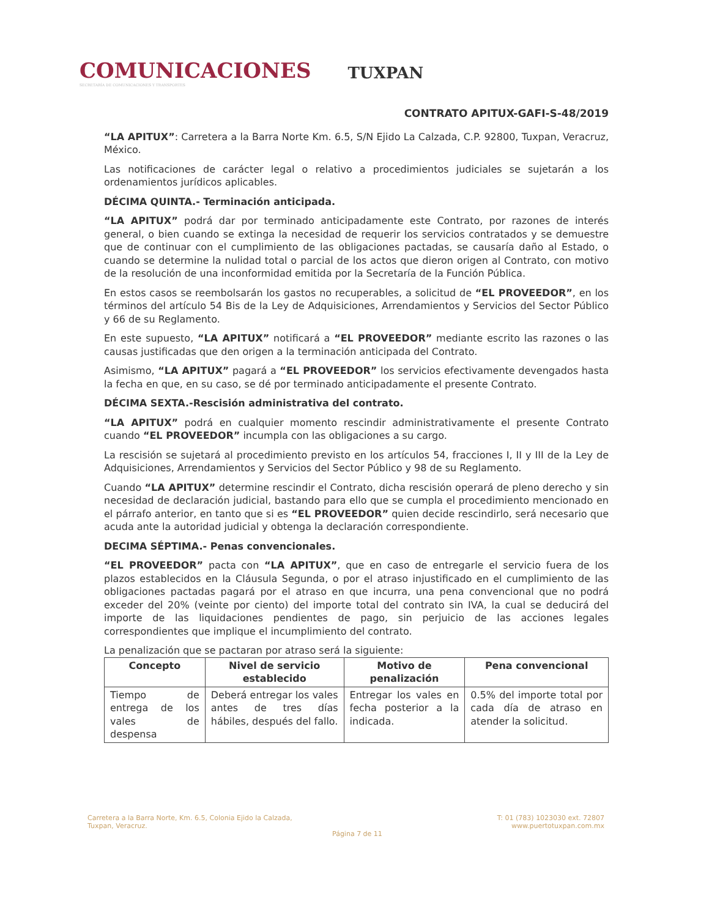COMUNICACIONES
SECRETARÍA DE COMUNICACIONES Y TRANSPORTES
TUXPAN
CONTRATO APITUX-GAFI-S-48/2019
“LA APITUX”: Carretera a la Barra Norte Km. 6.5, S/N Ejido La Calzada, C.P. 92800, Tuxpan, Veracruz, México.
Las notificaciones de carácter legal o relativo a procedimientos judiciales se sujetarán a los ordenamientos jurídicos aplicables.
DÉCIMA QUINTA.- Terminación anticipada.
“LA APITUX” podrá dar por terminado anticipadamente este Contrato, por razones de interés general, o bien cuando se extinga la necesidad de requerir los servicios contratados y se demuestre que de continuar con el cumplimiento de las obligaciones pactadas, se causaría daño al Estado, o cuando se determine la nulidad total o parcial de los actos que dieron origen al Contrato, con motivo de la resolución de una inconformidad emitida por la Secretaría de la Función Pública.
En estos casos se reembolsarán los gastos no recuperables, a solicitud de “EL PROVEEDOR”, en los términos del artículo 54 Bis de la Ley de Adquisiciones, Arrendamientos y Servicios del Sector Público y 66 de su Reglamento.
En este supuesto, “LA APITUX” notificará a “EL PROVEEDOR” mediante escrito las razones o las causas justificadas que den origen a la terminación anticipada del Contrato.
Asimismo, “LA APITUX” pagará a “EL PROVEEDOR” los servicios efectivamente devengados hasta la fecha en que, en su caso, se dé por terminado anticipadamente el presente Contrato.
DÉCIMA SEXTA.-Rescisión administrativa del contrato.
“LA APITUX” podrá en cualquier momento rescindir administrativamente el presente Contrato cuando “EL PROVEEDOR” incumpla con las obligaciones a su cargo.
La rescisión se sujetará al procedimiento previsto en los artículos 54, fracciones I, II y III de la Ley de Adquisiciones, Arrendamientos y Servicios del Sector Público y 98 de su Reglamento.
Cuando “LA APITUX” determine rescindir el Contrato, dicha rescisión operará de pleno derecho y sin necesidad de declaración judicial, bastando para ello que se cumpla el procedimiento mencionado en el párrafo anterior, en tanto que si es “EL PROVEEDOR” quien decide rescindirlo, será necesario que acuda ante la autoridad judicial y obtenga la declaración correspondiente.
DECIMA SÉPTIMA.- Penas convencionales.
“EL PROVEEDOR” pacta con “LA APITUX”, que en caso de entregarle el servicio fuera de los plazos establecidos en la Cláusula Segunda, o por el atraso injustificado en el cumplimiento de las obligaciones pactadas pagará por el atraso en que incurra, una pena convencional que no podrá exceder del 20% (veinte por ciento) del importe total del contrato sin IVA, la cual se deducirá del importe de las liquidaciones pendientes de pago, sin perjuicio de las acciones legales correspondientes que implique el incumplimiento del contrato.
La penalización que se pactaran por atraso será la siguiente:
| Concepto | Nivel de servicio establecido | Motivo de penalización | Pena convencional |
| --- | --- | --- | --- |
| Tiempo de entrega de los vales de despensa | Deberá entregar los vales antes de tres días hábiles, después del fallo. | Entregar los vales en fecha posterior a la indicada. | 0.5% del importe total por cada día de atraso en atender la solicitud. |
Carretera a la Barra Norte, Km. 6.5, Colonia Ejido la Calzada,
Tuxpan, Veracruz.
Página 7 de 11
T: 01 (783) 1023030 ext. 72807
www.puertotuxpan.com.mx